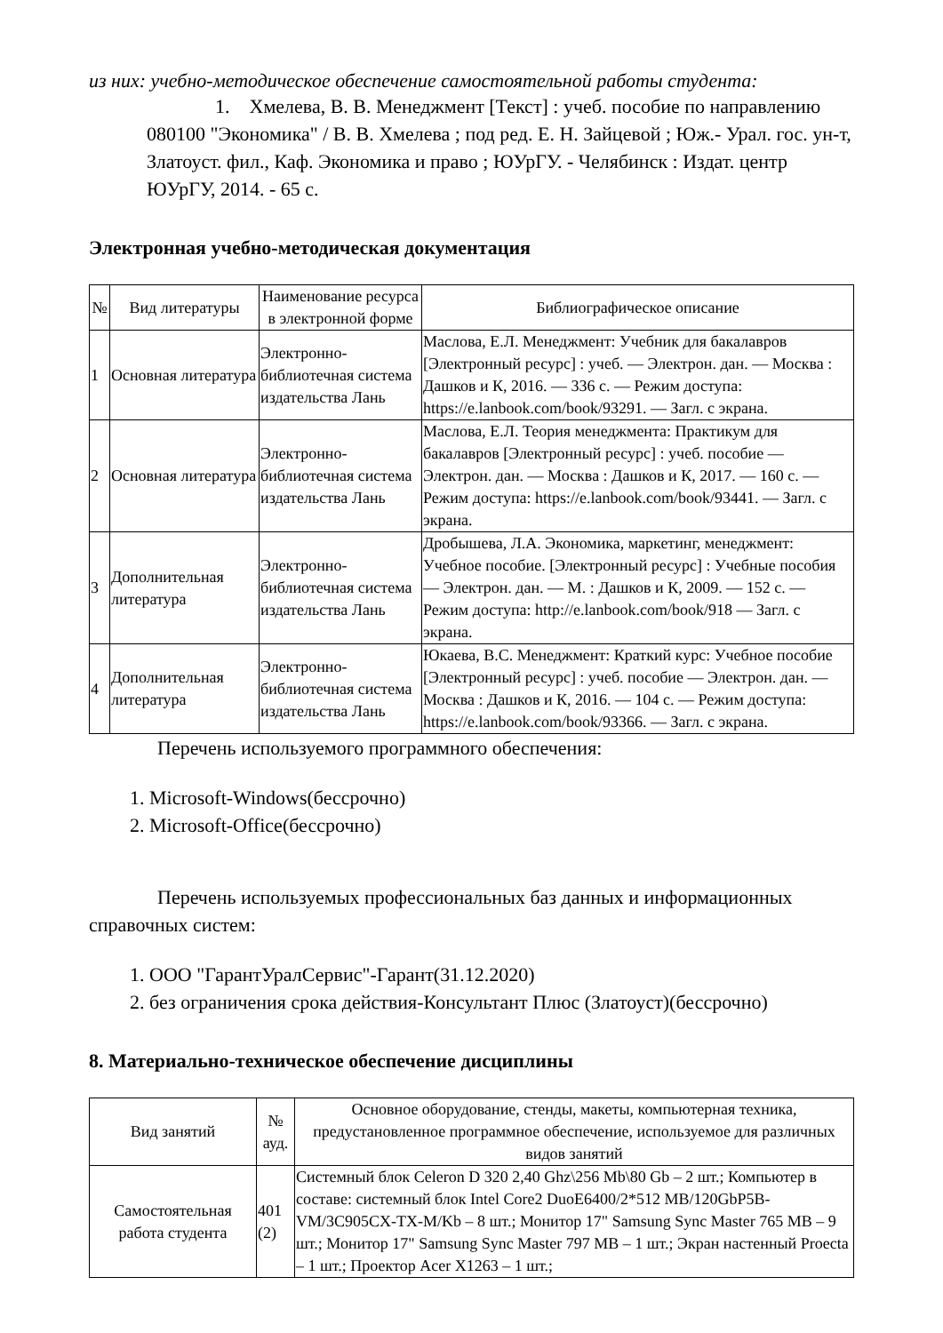из них: учебно-методическое обеспечение самостоятельной работы студента:
1. Хмелева, В. В. Менеджмент [Текст] : учеб. пособие по направлению 080100 "Экономика" / В. В. Хмелева ; под ред. Е. Н. Зайцевой ; Юж.- Урал. гос. ун-т, Златоуст. фил., Каф. Экономика и право ; ЮУрГУ. - Челябинск : Издат. центр ЮУрГУ, 2014. - 65 с.
Электронная учебно-методическая документация
| № | Вид литературы | Наименование ресурса в электронной форме | Библиографическое описание |
| --- | --- | --- | --- |
| 1 | Основная литература | Электронно-библиотечная система издательства Лань | Маслова, Е.Л. Менеджмент: Учебник для бакалавров [Электронный ресурс] : учеб. — Электрон. дан. — Москва : Дашков и К, 2016. — 336 с. — Режим доступа: https://e.lanbook.com/book/93291. — Загл. с экрана. |
| 2 | Основная литература | Электронно-библиотечная система издательства Лань | Маслова, Е.Л. Теория менеджмента: Практикум для бакалавров [Электронный ресурс] : учеб. пособие — Электрон. дан. — Москва : Дашков и К, 2017. — 160 с. — Режим доступа: https://e.lanbook.com/book/93441. — Загл. с экрана. |
| 3 | Дополнительная литература | Электронно-библиотечная система издательства Лань | Дробышева, Л.А. Экономика, маркетинг, менеджмент: Учебное пособие. [Электронный ресурс] : Учебные пособия — Электрон. дан. — М. : Дашков и К, 2009. — 152 с. — Режим доступа: http://e.lanbook.com/book/918 — Загл. с экрана. |
| 4 | Дополнительная литература | Электронно-библиотечная система издательства Лань | Юкаева, В.С. Менеджмент: Краткий курс: Учебное пособие [Электронный ресурс] : учеб. пособие — Электрон. дан. — Москва : Дашков и К, 2016. — 104 с. — Режим доступа: https://e.lanbook.com/book/93366. — Загл. с экрана. |
Перечень используемого программного обеспечения:
1. Microsoft-Windows(бессрочно)
2. Microsoft-Office(бессрочно)
Перечень используемых профессиональных баз данных и информационных справочных систем:
1. ООО "ГарантУралСервис"-Гарант(31.12.2020)
2. без ограничения срока действия-Консультант Плюс (Златоуст)(бессрочно)
8. Материально-техническое обеспечение дисциплины
| Вид занятий | № ауд. | Основное оборудование, стенды, макеты, компьютерная техника, предустановленное программное обеспечение, используемое для различных видов занятий |
| --- | --- | --- |
| Самостоятельная работа студента | 401 (2) | Системный блок Celeron D 320 2,40 Ghz\256 Mb\80 Gb – 2 шт.; Компьютер в составе: системный блок Intel Core2 DuoE6400/2*512 MB/120GbP5B-VM/3C905CX-TX-M/Kb – 8 шт.; Монитор 17" Samsung Sync Master 765 MB – 9 шт.; Монитор 17" Samsung Sync Master 797 MB – 1 шт.; Экран настенный Proecta – 1 шт.; Проектор Acer X1263 – 1 шт.; |